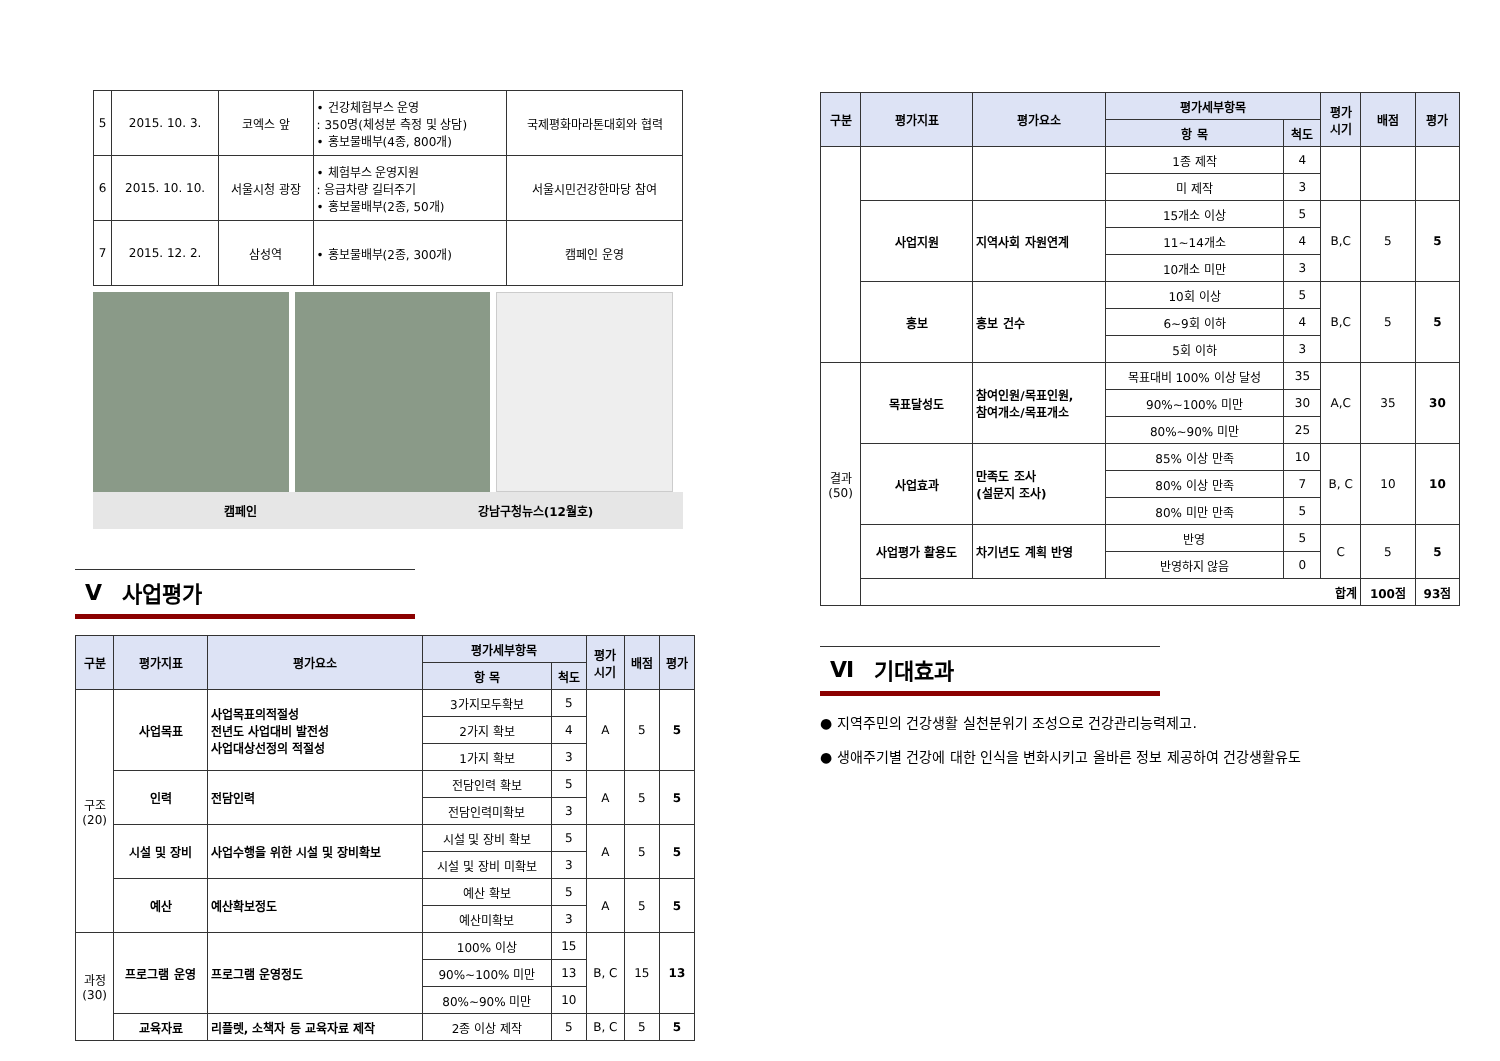| 5 | 2015. 10. 3. | 코엑스 앞 | • 건강체험부스 운영 : 350명(체성분 측정 및 상담) • 홍보물배부(4종, 800개) | 국제평화마라톤대회와 협력 |
| 6 | 2015. 10. 10. | 서울시청 광장 | • 체험부스 운영지원 : 응급차량 길터주기 • 홍보물배부(2종, 50개) | 서울시민건강한마당 참여 |
| 7 | 2015. 12. 2. | 삼성역 | • 홍보물배부(2종, 300개) | 캠페인 운영 |
캠페인 강남구청뉴스(12월호)
Ⅴ 사업평가
| 구분 | 평가지표 | 평가요소 | 평가세부항목 | | 평가 시기 | 배점 | 평가 |
| --- | --- | --- | --- | --- | --- | --- | --- |
| | | | 항 목 | 척도 | | | |
| 구조 (20) | 사업목표 | 사업목표의적절성 전년도 사업대비 발전성 사업대상선정의 적절성 | 3가지모두확보 | 5 | A | 5 | 5 |
| | | | 2가지 확보 | 4 | | | |
| | | | 1가지 확보 | 3 | | | |
| | 인력 | 전담인력 | 전담인력 확보 | 5 | A | 5 | 5 |
| | | | 전담인력미확보 | 3 | | | |
| | 시설 및 장비 | 사업수행을 위한 시설 및 장비확보 | 시설 및 장비 확보 | 5 | A | 5 | 5 |
| | | | 시설 및 장비 미확보 | 3 | | | |
| | 예산 | 예산확보정도 | 예산 확보 | 5 | A | 5 | 5 |
| | | | 예산미확보 | 3 | | | |
| 과정 (30) | 프로그램 운영 | 프로그램 운영정도 | 100% 이상 | 15 | B, C | 15 | 13 |
| | | | 90%~100% 미만 | 13 | | | |
| | | | 80%~90% 미만 | 10 | | | |
| | 교육자료 | 리플렛, 소책자 등 교육자료 제작 | 2종 이상 제작 | 5 | B, C | 5 | 5 |
| 구분 | 평가지표 | 평가요소 | 평가세부항목 | | 평가 시기 | 배점 | 평가 |
| --- | --- | --- | --- | --- | --- | --- | --- |
| | | | 항 목 | 척도 | | | |
| | | | 1종 제작 | 4 | | | |
| | | | 미 제작 | 3 | | | |
| | 사업지원 | 지역사회 자원연계 | 15개소 이상 | 5 | B,C | 5 | 5 |
| | | | 11~14개소 | 4 | | | |
| | | | 10개소 미만 | 3 | | | |
| | 홍보 | 홍보 건수 | 10회 이상 | 5 | B,C | 5 | 5 |
| | | | 6~9회 이하 | 4 | | | |
| | | | 5회 이하 | 3 | | | |
| 결과 (50) | 목표달성도 | 참여인원/목표인원, 참여개소/목표개소 | 목표대비 100% 이상 달성 | 35 | A,C | 35 | 30 |
| | | | 90%~100% 미만 | 30 | | | |
| | | | 80%~90% 미만 | 25 | | | |
| | 사업효과 | 만족도 조사 (설문지 조사) | 85% 이상 만족 | 10 | B, C | 10 | 10 |
| | | | 80% 이상 만족 | 7 | | | |
| | | | 80% 미만 만족 | 5 | | | |
| | 사업평가 활용도 | 차기년도 계획 반영 | 반영 | 5 | C | 5 | 5 |
| | | | 반영하지 않음 | 0 | | | |
| | 합계 | | | | | 100점 | 93점 |
Ⅵ 기대효과
● 지역주민의 건강생활 실천분위기 조성으로 건강관리능력제고.
● 생애주기별 건강에 대한 인식을 변화시키고 올바른 정보 제공하여 건강생활유도